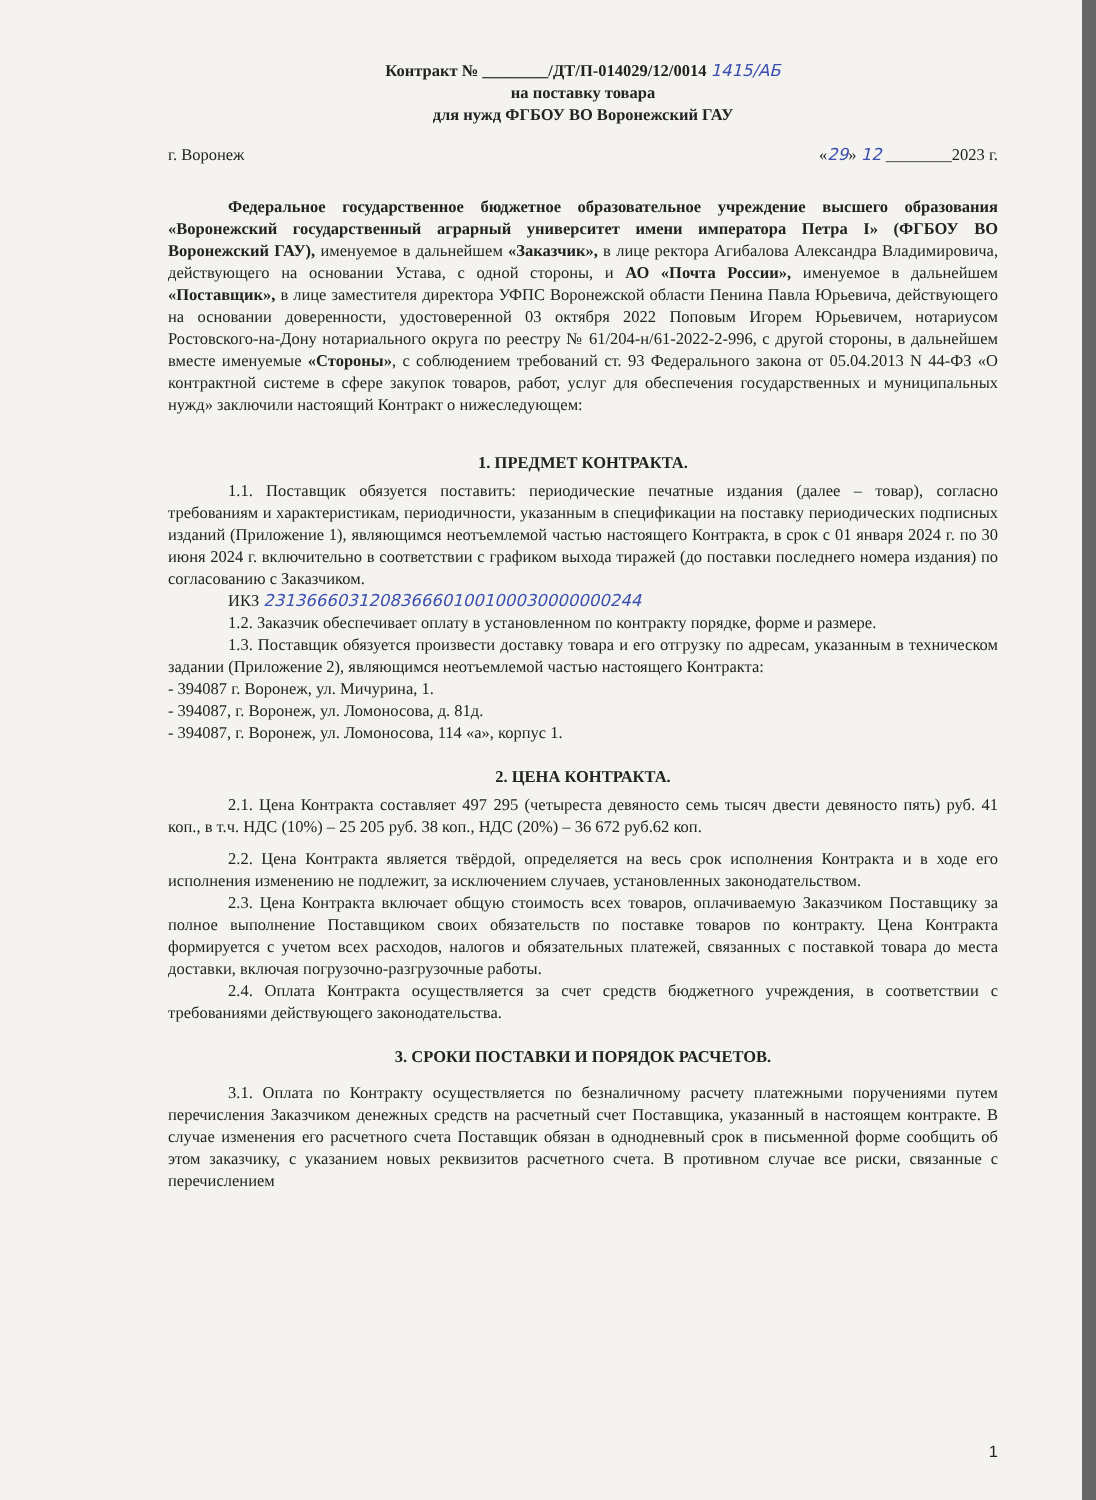Контракт № ________/ДТ/П-014029/12/0014 1415/АБ
на поставку товара
для нужд ФГБОУ ВО Воронежский ГАУ
г. Воронеж «29» 12 ________2023 г.
Федеральное государственное бюджетное образовательное учреждение высшего образования «Воронежский государственный аграрный университет имени императора Петра I» (ФГБОУ ВО Воронежский ГАУ), именуемое в дальнейшем «Заказчик», в лице ректора Агибалова Александра Владимировича, действующего на основании Устава, с одной стороны, и АО «Почта России», именуемое в дальнейшем «Поставщик», в лице заместителя директора УФПС Воронежской области Пенина Павла Юрьевича, действующего на основании доверенности, удостоверенной 03 октября 2022 Поповым Игорем Юрьевичем, нотариусом Ростовского-на-Дону нотариального округа по реестру № 61/204-н/61-2022-2-996, с другой стороны, в дальнейшем вместе именуемые «Стороны», с соблюдением требований ст. 93 Федерального закона от 05.04.2013 N 44-ФЗ «О контрактной системе в сфере закупок товаров, работ, услуг для обеспечения государственных и муниципальных нужд» заключили настоящий Контракт о нижеследующем:
1. ПРЕДМЕТ КОНТРАКТА.
1.1. Поставщик обязуется поставить: периодические печатные издания (далее – товар), согласно требованиям и характеристикам, периодичности, указанным в спецификации на поставку периодических подписных изданий (Приложение 1), являющимся неотъемлемой частью настоящего Контракта, в срок с 01 января 2024 г. по 30 июня 2024 г. включительно в соответствии с графиком выхода тиражей (до поставки последнего номера издания) по согласованию с Заказчиком.
ИКЗ 231366603120836660100100030000000244
1.2. Заказчик обеспечивает оплату в установленном по контракту порядке, форме и размере.
1.3. Поставщик обязуется произвести доставку товара и его отгрузку по адресам, указанным в техническом задании (Приложение 2), являющимся неотъемлемой частью настоящего Контракта:
- 394087 г. Воронеж, ул. Мичурина, 1.
- 394087, г. Воронеж, ул. Ломоносова, д. 81д.
- 394087, г. Воронеж, ул. Ломоносова, 114 «а», корпус 1.
2. ЦЕНА КОНТРАКТА.
2.1. Цена Контракта составляет 497 295 (четыреста девяносто семь тысяч двести девяносто пять) руб. 41 коп., в т.ч. НДС (10%) – 25 205 руб. 38 коп., НДС (20%) – 36 672 руб.62 коп.
2.2. Цена Контракта является твёрдой, определяется на весь срок исполнения Контракта и в ходе его исполнения изменению не подлежит, за исключением случаев, установленных законодательством.
2.3. Цена Контракта включает общую стоимость всех товаров, оплачиваемую Заказчиком Поставщику за полное выполнение Поставщиком своих обязательств по поставке товаров по контракту. Цена Контракта формируется с учетом всех расходов, налогов и обязательных платежей, связанных с поставкой товара до места доставки, включая погрузочно-разгрузочные работы.
2.4. Оплата Контракта осуществляется за счет средств бюджетного учреждения, в соответствии с требованиями действующего законодательства.
3. СРОКИ ПОСТАВКИ И ПОРЯДОК РАСЧЕТОВ.
3.1. Оплата по Контракту осуществляется по безналичному расчету платежными поручениями путем перечисления Заказчиком денежных средств на расчетный счет Поставщика, указанный в настоящем контракте. В случае изменения его расчетного счета Поставщик обязан в однодневный срок в письменной форме сообщить об этом заказчику, с указанием новых реквизитов расчетного счета. В противном случае все риски, связанные с перечислением
1